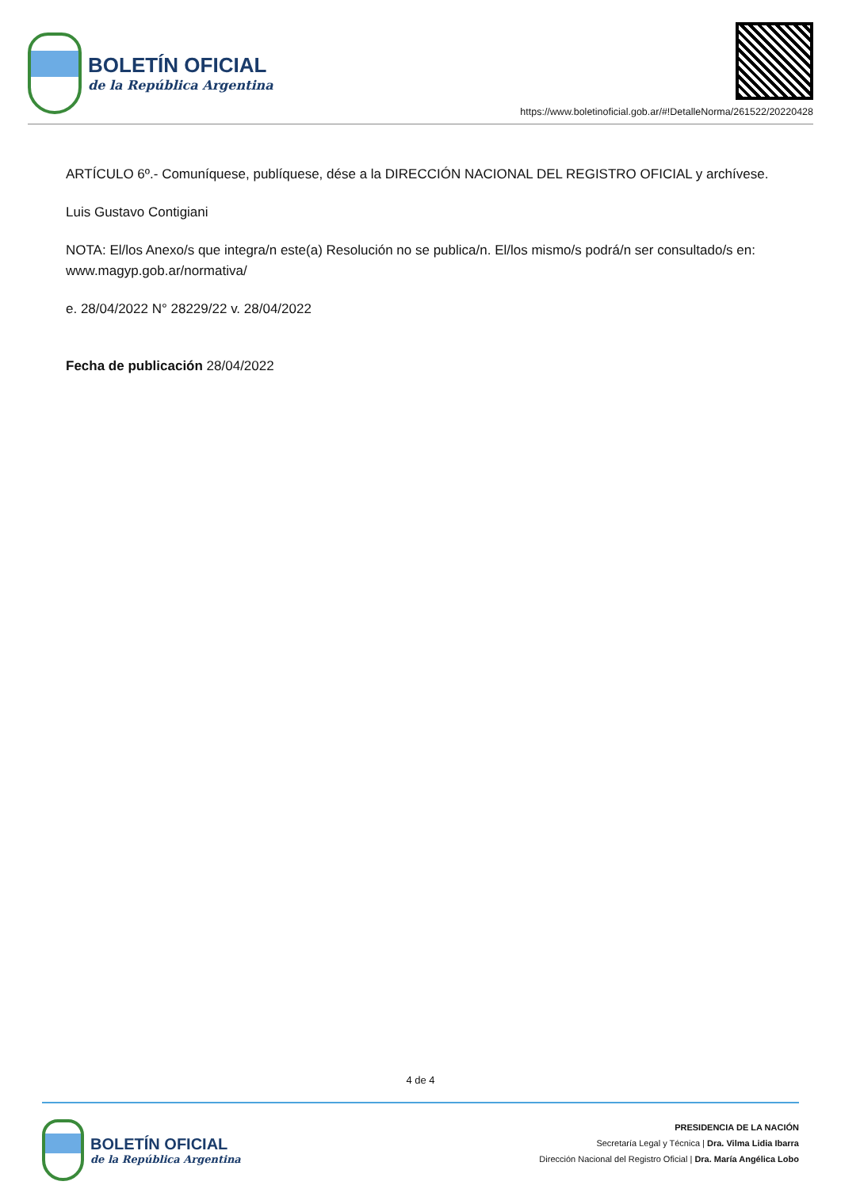BOLETÍN OFICIAL
de la República Argentina
https://www.boletinoficial.gob.ar/#!DetalleNorma/261522/20220428
ARTÍCULO 6º.- Comuníquese, publíquese, dése a la DIRECCIÓN NACIONAL DEL REGISTRO OFICIAL y archívese.
Luis Gustavo Contigiani
NOTA: El/los Anexo/s que integra/n este(a) Resolución no se publica/n. El/los mismo/s podrá/n ser consultado/s en: www.magyp.gob.ar/normativa/
e. 28/04/2022 N° 28229/22 v. 28/04/2022
Fecha de publicación 28/04/2022
4 de 4
BOLETÍN OFICIAL
de la República Argentina
PRESIDENCIA DE LA NACIÓN
Secretaría Legal y Técnica | Dra. Vilma Lidia Ibarra
Dirección Nacional del Registro Oficial | Dra. María Angélica Lobo